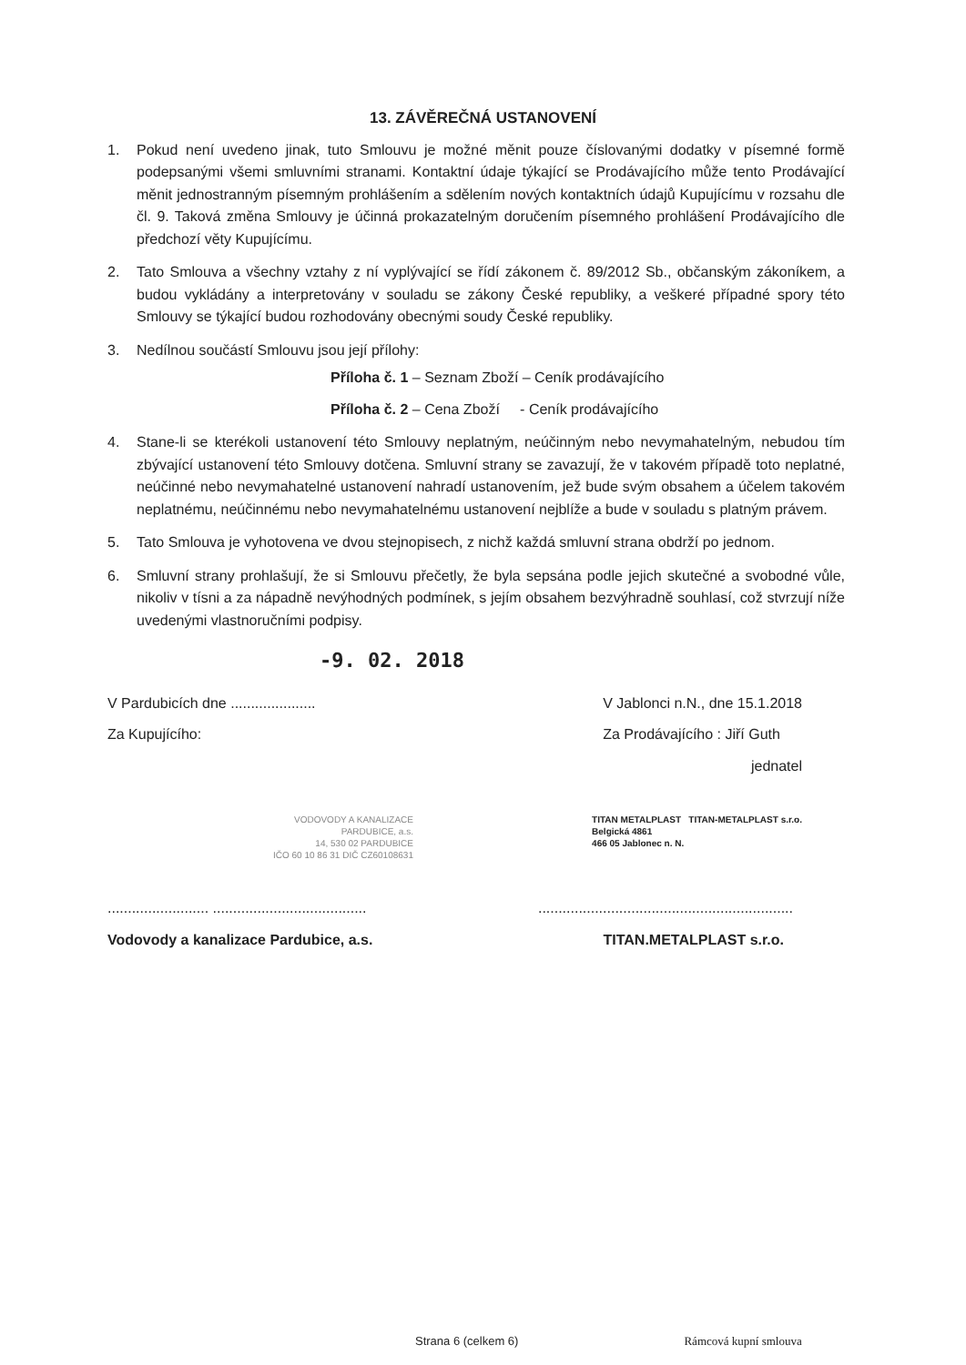13. ZÁVĚREČNÁ USTANOVENÍ
1. Pokud není uvedeno jinak, tuto Smlouvu je možné měnit pouze číslovanými dodatky v písemné formě podepsanými všemi smluvními stranami. Kontaktní údaje týkající se Prodávajícího může tento Prodávající měnit jednostranným písemným prohlášením a sdělením nových kontaktních údajů Kupujícímu v rozsahu dle čl. 9. Taková změna Smlouvy je účinná prokazatelným doručením písemného prohlášení Prodávajícího dle předchozí věty Kupujícímu.
2. Tato Smlouva a všechny vztahy z ní vyplývající se řídí zákonem č. 89/2012 Sb., občanským zákoníkem, a budou vykládány a interpretovány v souladu se zákony České republiky, a veškeré případné spory této Smlouvy se týkající budou rozhodovány obecnými soudy České republiky.
3. Nedílnou součástí Smlouvu jsou její přílohy:
Příloha č. 1 – Seznam Zboží – Ceník prodávajícího
Příloha č. 2 – Cena Zboží - Ceník prodávajícího
4. Stane-li se kterékoli ustanovení této Smlouvy neplatným, neúčinným nebo nevymahatelným, nebudou tím zbývající ustanovení této Smlouvy dotčena. Smluvní strany se zavazují, že v takovém případě toto neplatné, neúčinné nebo nevymahatelné ustanovení nahradí ustanovením, jež bude svým obsahem a účelem takovém neplatnému, neúčinnému nebo nevymahatelnému ustanovení nejblíže a bude v souladu s platným právem.
5. Tato Smlouva je vyhotovena ve dvou stejnopisech, z nichž každá smluvní strana obdrží po jednom.
6. Smluvní strany prohlašují, že si Smlouvu přečetly, že byla sepsána podle jejich skutečné a svobodné vůle, nikoliv v tísni a za nápadně nevýhodných podmínek, s jejím obsahem bezvýhradně souhlasí, což stvrzují níže uvedenými vlastnoručními podpisy.
-9. 02. 2018
V Pardubicích dne .....................
Za Kupujícího:
V Jablonci n.N., dne 15.1.2018
Za Prodávajícího : Jiří Guth
jednatel
VODOVODY A KANALIZACE
PARDUBICE, a.s.
14, 530 02 PARDUBICE
IČO 60 10 86 31 DIČ CZ60108631
TITAN METALPLAST TITAN-METALPLAST s.r.o.
Belgická 4861
466 05 Jablonec n. N.
......................... .....................................................................................................
Vodovody a kanalizace Pardubice, a.s. TITAN.METALPLAST s.r.o.
Strana 6 (celkem 6) Rámcová kupní smlouva